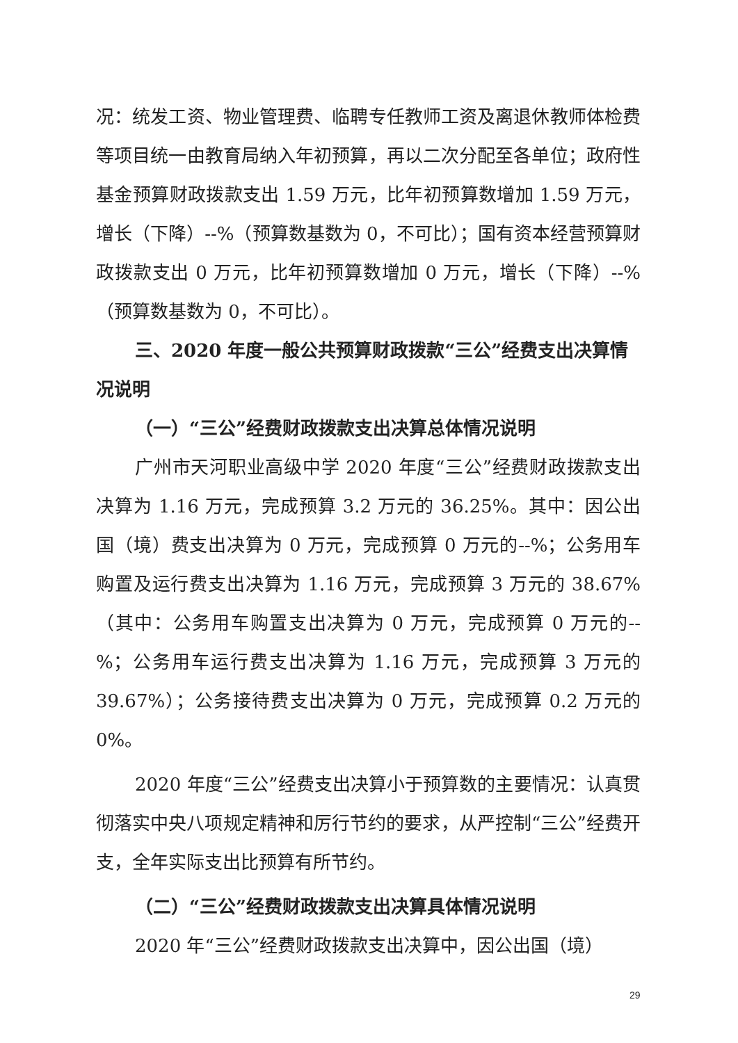况：统发工资、物业管理费、临聘专任教师工资及离退休教师体检费等项目统一由教育局纳入年初预算，再以二次分配至各单位；政府性基金预算财政拨款支出 1.59 万元，比年初预算数增加 1.59 万元，增长（下降）--%（预算数基数为 0，不可比）；国有资本经营预算财政拨款支出 0 万元，比年初预算数增加 0 万元，增长（下降）--%（预算数基数为 0，不可比）。
三、2020 年度一般公共预算财政拨款“三公”经费支出决算情况说明
（一）“三公”经费财政拨款支出决算总体情况说明
广州市天河职业高级中学 2020 年度“三公”经费财政拨款支出决算为 1.16 万元，完成预算 3.2 万元的 36.25%。其中：因公出国（境）费支出决算为 0 万元，完成预算 0 万元的--%；公务用车购置及运行费支出决算为 1.16 万元，完成预算 3 万元的 38.67%（其中：公务用车购置支出决算为 0 万元，完成预算 0 万元的--%；公务用车运行费支出决算为 1.16 万元，完成预算 3 万元的 39.67%）；公务接待费支出决算为 0 万元，完成预算 0.2 万元的 0%。
2020 年度“三公”经费支出决算小于预算数的主要情况：认真贯彻落实中央八项规定精神和厉行节约的要求，从严控制“三公”经费开支，全年实际支出比预算有所节约。
（二）“三公”经费财政拨款支出决算具体情况说明
2020 年“三公”经费财政拨款支出决算中，因公出国（境）
29